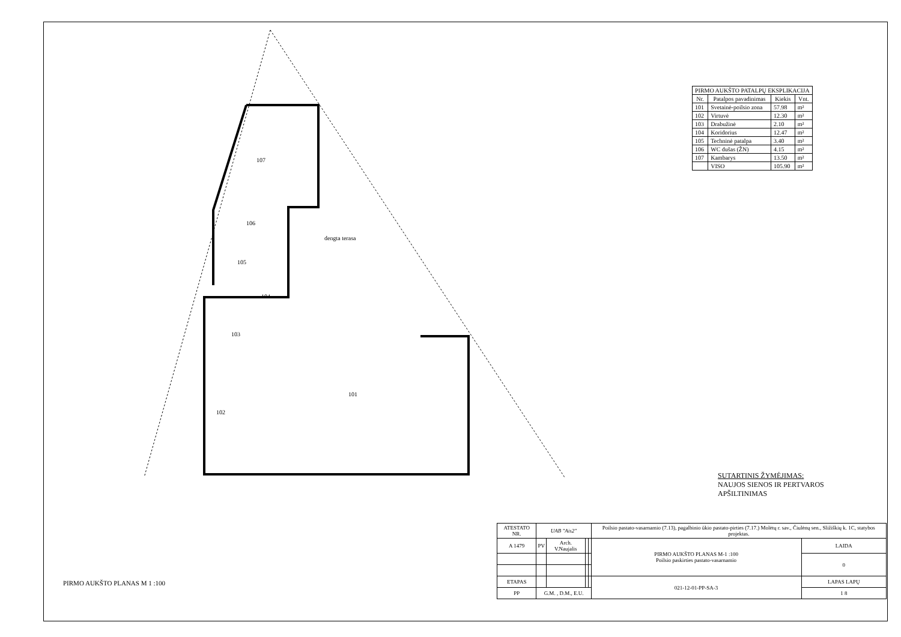dengta terasa
101
102
103
104
105
106
107
| PIRMO AUKŠTO PATALPŲ EKSPLIKACIJA | | | |
| Nr. | Patalpos pavadinimas | Kiekis | Vnt. |
| 101 | Svetainė-poilsio zona | 57.98 | m² |
| 102 | Virtuvė | 12.30 | m² |
| 103 | Drabužinė | 2.10 | m² |
| 104 | Koridorius | 12.47 | m² |
| 105 | Techninė patalpa | 3.40 | m² |
| 106 | WC dušas (ŽN) | 4.15 | m² |
| 107 | Kambarys | 13.50 | m² |
| | VISO | 105.90 | m² |
SUTARTINIS ŽYMĖJIMAS:
NAUJOS SIENOS IR PERTVAROS
APŠILTINIMAS
PIRMO AUKŠTO PLANAS M 1 :100
| ATESTATO NR. | UAB "Ais2" | | | | Poilsio pastato-vasarnamio (7.13), pagalbinio ūkio pastato-pirties (7.17.) Molėtų r. sav., Čiulėnų sen., Sližiškių k. 1C, statybos projektas. | |
| A 1479 | PV | Arch. V.Naujalis | | | PIRMO AUKŠTO PLANAS M-1 :100 Poilsio paskirties pastato-vasarnamio | LAIDA |
| | | | | | | 0 |
| ETAPAS | | | | | 021-12-01-PP-SA-3 | LAPAS LAPŲ |
| PP | G.M. , D.M., E.U. | | | | | 1 8 |